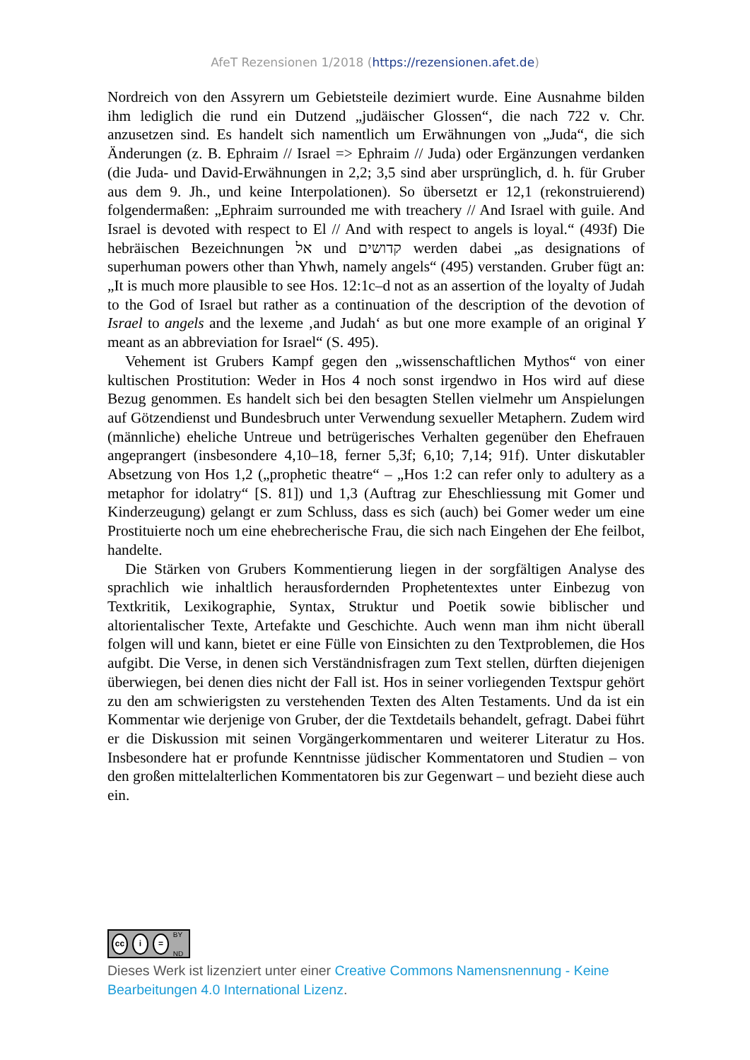AfeT Rezensionen 1/2018 (https://rezensionen.afet.de)
Nordreich von den Assyrern um Gebietsteile dezimiert wurde. Eine Ausnahme bilden ihm lediglich die rund ein Dutzend „judäischer Glossen“, die nach 722 v. Chr. anzusetzen sind. Es handelt sich namentlich um Erwähnungen von „Juda“, die sich Änderungen (z. B. Ephraim // Israel => Ephraim // Juda) oder Ergänzungen verdanken (die Juda- und David-Erwähnungen in 2,2; 3,5 sind aber ursprünglich, d. h. für Gruber aus dem 9. Jh., und keine Interpolationen). So übersetzt er 12,1 (rekonstruierend) folgendermaßen: „Ephraim surrounded me with treachery // And Israel with guile. And Israel is devoted with respect to El // And with respect to angels is loyal.“ (493f) Die hebräischen Bezeichnungen אל und קדושים werden dabei „as designations of superhuman powers other than Yhwh, namely angels“ (495) verstanden. Gruber fügt an: „It is much more plausible to see Hos. 12:1c–d not as an assertion of the loyalty of Judah to the God of Israel but rather as a continuation of the description of the devotion of Israel to angels and the lexeme ‚and Judah‘ as but one more example of an original Y meant as an abbreviation for Israel“ (S. 495).
Vehement ist Grubers Kampf gegen den „wissenschaftlichen Mythos“ von einer kultischen Prostitution: Weder in Hos 4 noch sonst irgendwo in Hos wird auf diese Bezug genommen. Es handelt sich bei den besagten Stellen vielmehr um Anspielungen auf Götzendienst und Bundesbruch unter Verwendung sexueller Metaphern. Zudem wird (männliche) eheliche Untreue und betrügerisches Verhalten gegenüber den Ehefrauen angeprangert (insbesondere 4,10–18, ferner 5,3f; 6,10; 7,14; 91f). Unter diskutabler Absetzung von Hos 1,2 („prophetic theatre“ – „Hos 1:2 can refer only to adultery as a metaphor for idolatry“ [S. 81]) und 1,3 (Auftrag zur Eheschliessung mit Gomer und Kinderzeugung) gelangt er zum Schluss, dass es sich (auch) bei Gomer weder um eine Prostituierte noch um eine ehebrecherische Frau, die sich nach Eingehen der Ehe feilbot, handelte.
Die Stärken von Grubers Kommentierung liegen in der sorgfältigen Analyse des sprachlich wie inhaltlich herausfordernden Prophetentextes unter Einbezug von Textkritik, Lexikographie, Syntax, Struktur und Poetik sowie biblischer und altorientalischer Texte, Artefakte und Geschichte. Auch wenn man ihm nicht überall folgen will und kann, bietet er eine Fülle von Einsichten zu den Textproblemen, die Hos aufgibt. Die Verse, in denen sich Verständnisfragen zum Text stellen, dürften diejenigen überwiegen, bei denen dies nicht der Fall ist. Hos in seiner vorliegenden Textspur gehört zu den am schwierigsten zu verstehenden Texten des Alten Testaments. Und da ist ein Kommentar wie derjenige von Gruber, der die Textdetails behandelt, gefragt. Dabei führt er die Diskussion mit seinen Vorgängerkommentaren und weiterer Literatur zu Hos. Insbesondere hat er profunde Kenntnisse jüdischer Kommentatoren und Studien – von den großen mittelalterlichen Kommentatoren bis zur Gegenwart – und bezieht diese auch ein.
cc i = BY ND
Dieses Werk ist lizenziert unter einer Creative Commons Namensnennung - Keine Bearbeitungen 4.0 International Lizenz.